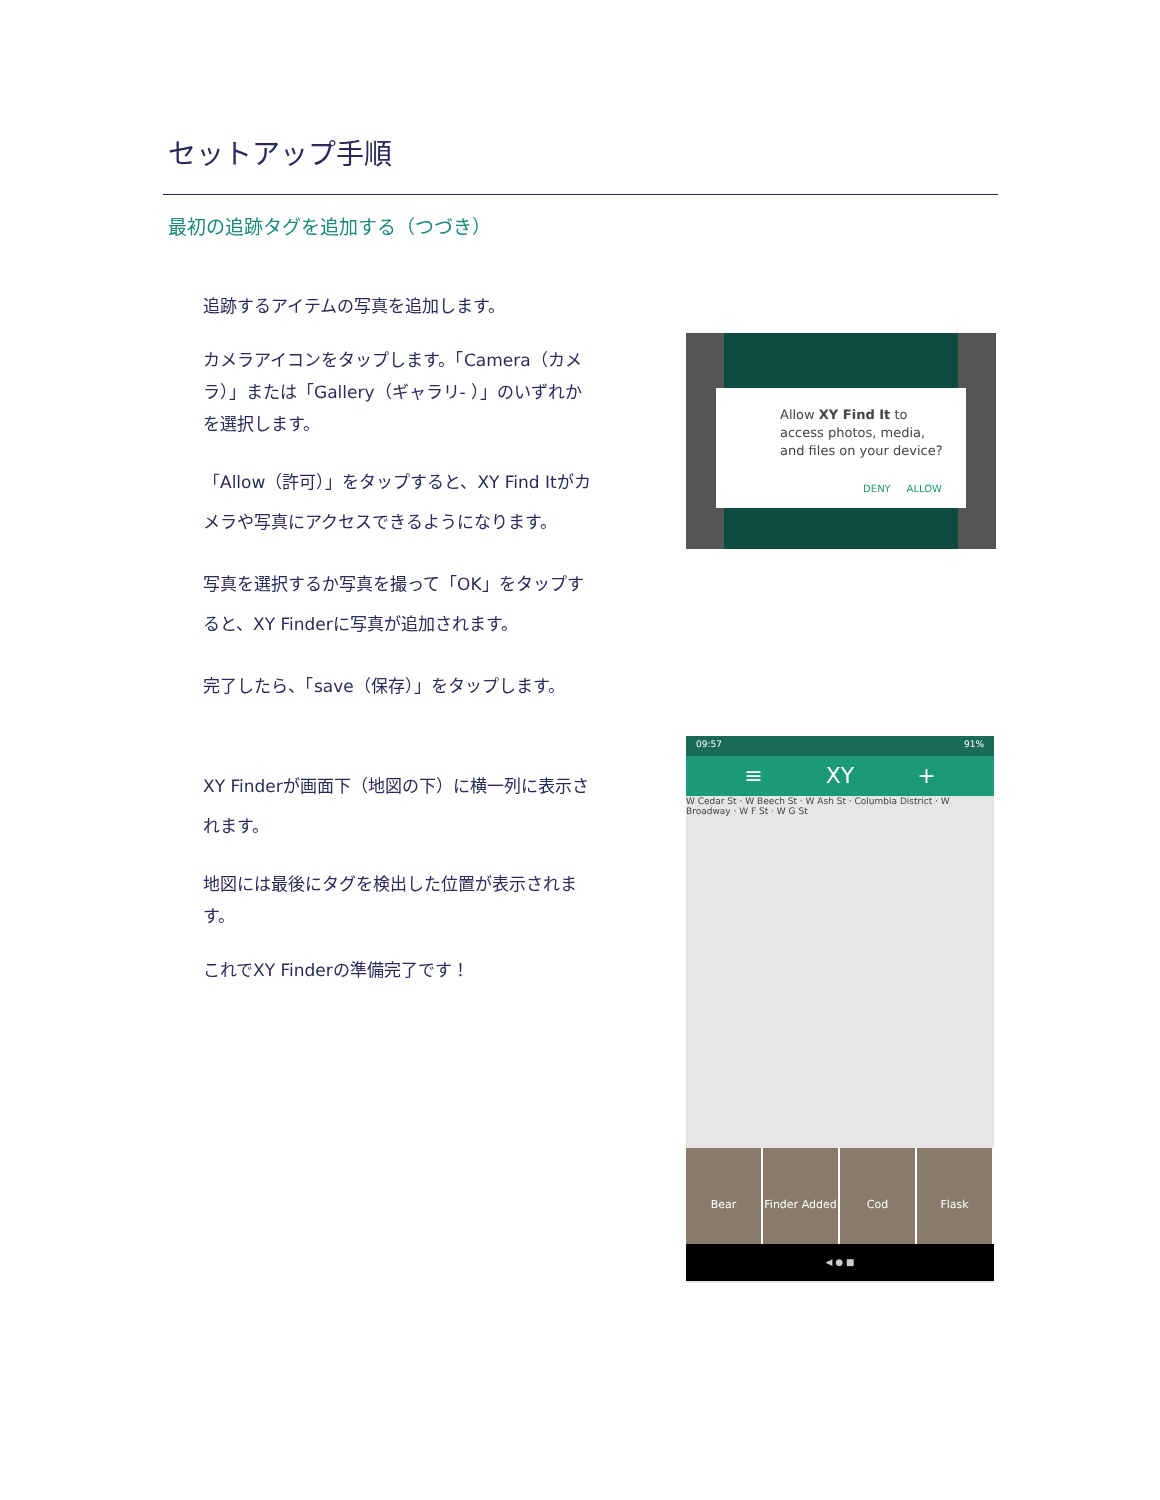セットアップ手順
最初の追跡タグを追加する（つづき）
追跡するアイテムの写真を追加します。
カメラアイコンをタップします。「Camera（カメラ）」または「Gallery（ギャラリ- ）」のいずれかを選択します。
「Allow（許可）」をタップすると、XY Find Itがカメラや写真にアクセスできるようになります。
写真を選択するか写真を撮って「OK」をタップすると、XY Finderに写真が追加されます。
完了したら、「save（保存）」をタップします。
XY Finderが画面下（地図の下）に横一列に表示されます。
地図には最後にタグを検出した位置が表示されます。
これでXY Finderの準備完了です！
Allow XY Find It to access photos, media, and files on your device?
DENY ALLOW
09:57 91%
≡ XY +
W Cedar St · W Beech St · W Ash St · Columbia District · W Broadway · W F St · W G St
Bear Finder Added Cod Flask
◀ ● ■